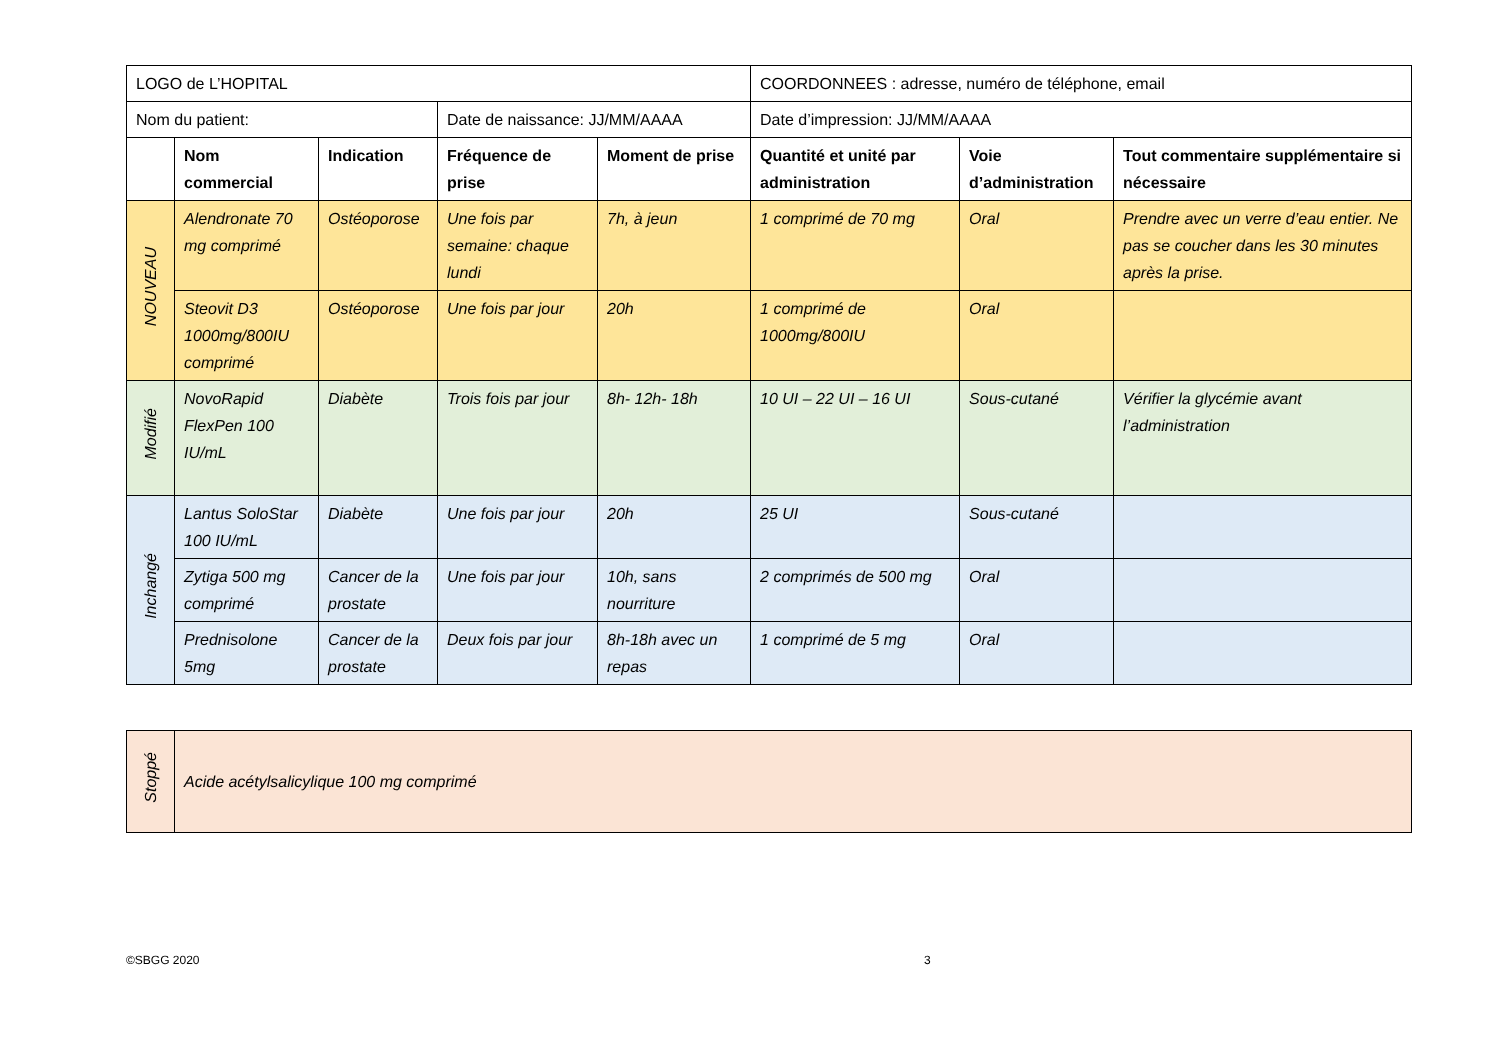| LOGO de L’HOPITAL | | | | | COORDONNEES : adresse, numéro de téléphone, email | | |
| Nom du patient: | | | Date de naissance: JJ/MM/AAAA | | Date d’impression: JJ/MM/AAAA | | |
| | Nom commercial | Indication | Fréquence de prise | Moment de prise | Quantité et unité par administration | Voie d’administration | Tout commentaire supplémentaire si nécessaire |
| NOUVEAU | Alendronate 70 mg comprimé | Ostéoporose | Une fois par semaine: chaque lundi | 7h, à jeun | 1 comprimé de 70 mg | Oral | Prendre avec un verre d’eau entier. Ne pas se coucher dans les 30 minutes après la prise. |
| | Steovit D3 1000mg/800IU comprimé | Ostéoporose | Une fois par jour | 20h | 1 comprimé de 1000mg/800IU | Oral | |
| Modifié | NovoRapid FlexPen 100 IU/mL | Diabète | Trois fois par jour | 8h- 12h- 18h | 10 UI – 22 UI – 16 UI | Sous-cutané | Vérifier la glycémie avant l’administration |
| Inchangé | Lantus SoloStar 100 IU/mL | Diabète | Une fois par jour | 20h | 25 UI | Sous-cutané | |
| | Zytiga 500 mg comprimé | Cancer de la prostate | Une fois par jour | 10h, sans nourriture | 2 comprimés de 500 mg | Oral | |
| | Prednisolone 5mg | Cancer de la prostate | Deux fois par jour | 8h-18h avec un repas | 1 comprimé de 5 mg | Oral | |
| Stoppé | Acide acétylsalicylique 100 mg comprimé |
©SBGG 2020 3